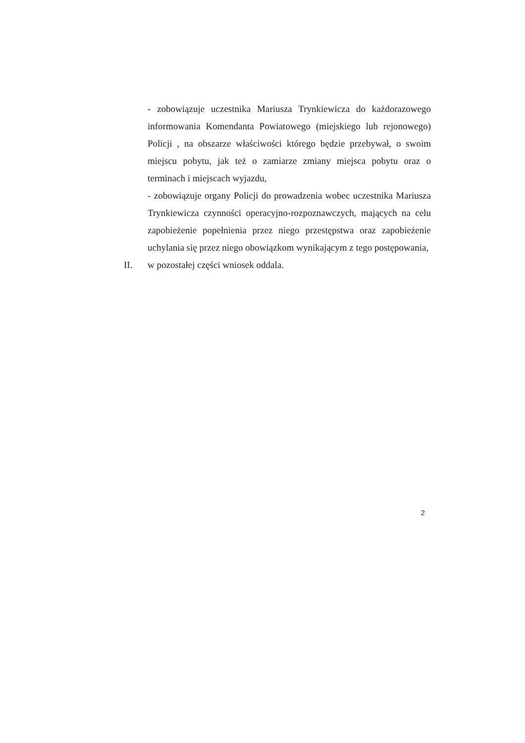- zobowiązuje uczestnika Mariusza Trynkiewicza do każdorazowego informowania Komendanta Powiatowego (miejskiego lub rejonowego) Policji , na obszarze właściwości którego będzie przebywał, o swoim miejscu pobytu, jak też o zamiarze zmiany miejsca pobytu oraz o terminach i miejscach wyjazdu,
- zobowiązuje organy Policji do prowadzenia wobec uczestnika Mariusza Trynkiewicza czynności operacyjno-rozpoznawczych, mających na celu zapobieżenie popełnienia przez niego przestępstwa oraz zapobieżenie uchylania się przez niego obowiązkom wynikającym z tego postępowania,
II. w pozostałej części wniosek oddala.
2